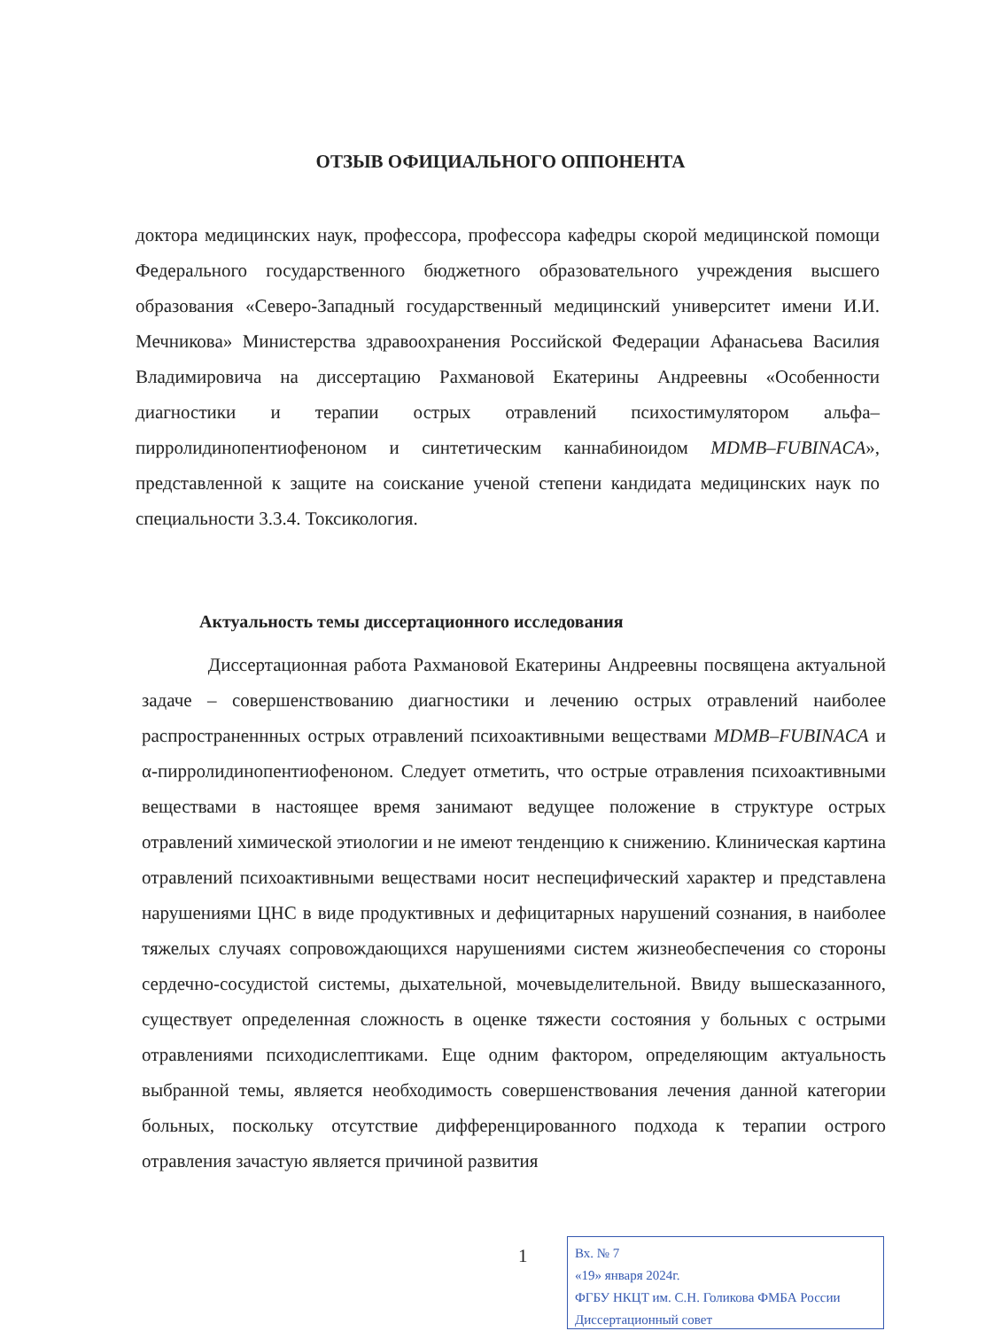ОТЗЫВ ОФИЦИАЛЬНОГО ОППОНЕНТА
доктора медицинских наук, профессора, профессора кафедры скорой медицинской помощи Федерального государственного бюджетного образовательного учреждения высшего образования «Северо-Западный государственный медицинский университет имени И.И. Мечникова» Министерства здравоохранения Российской Федерации Афанасьева Василия Владимировича на диссертацию Рахмановой Екатерины Андреевны «Особенности диагностики и терапии острых отравлений психостимулятором альфа–пирролидинопентиофеноном и синтетическим каннабиноидом MDMB–FUBINACA», представленной к защите на соискание ученой степени кандидата медицинских наук по специальности 3.3.4. Токсикология.
Актуальность темы диссертационного исследования
Диссертационная работа Рахмановой Екатерины Андреевны посвящена актуальной задаче – совершенствованию диагностики и лечению острых отравлений наиболее распространеннных острых отравлений психоактивными веществами MDMB–FUBINACA и α-пирролидинопентиофеноном. Следует отметить, что острые отравления психоактивными веществами в настоящее время занимают ведущее положение в структуре острых отравлений химической этиологии и не имеют тенденцию к снижению. Клиническая картина отравлений психоактивными веществами носит неспецифический характер и представлена нарушениями ЦНС в виде продуктивных и дефицитарных нарушений сознания, в наиболее тяжелых случаях сопровождающихся нарушениями систем жизнеобеспечения со стороны сердечно-сосудистой системы, дыхательной, мочевыделительной. Ввиду вышесказанного, существует определенная сложность в оценке тяжести состояния у больных с острыми отравлениями психодислептиками. Еще одним фактором, определяющим актуальность выбранной темы, является необходимость совершенствования лечения данной категории больных, поскольку отсутствие дифференцированного подхода к терапии острого отравления зачастую является причиной развития
1
Вх. № 7
«19» января 2024г.
ФГБУ НКЦТ им. С.Н. Голикова ФМБА России
Диссертационный совет